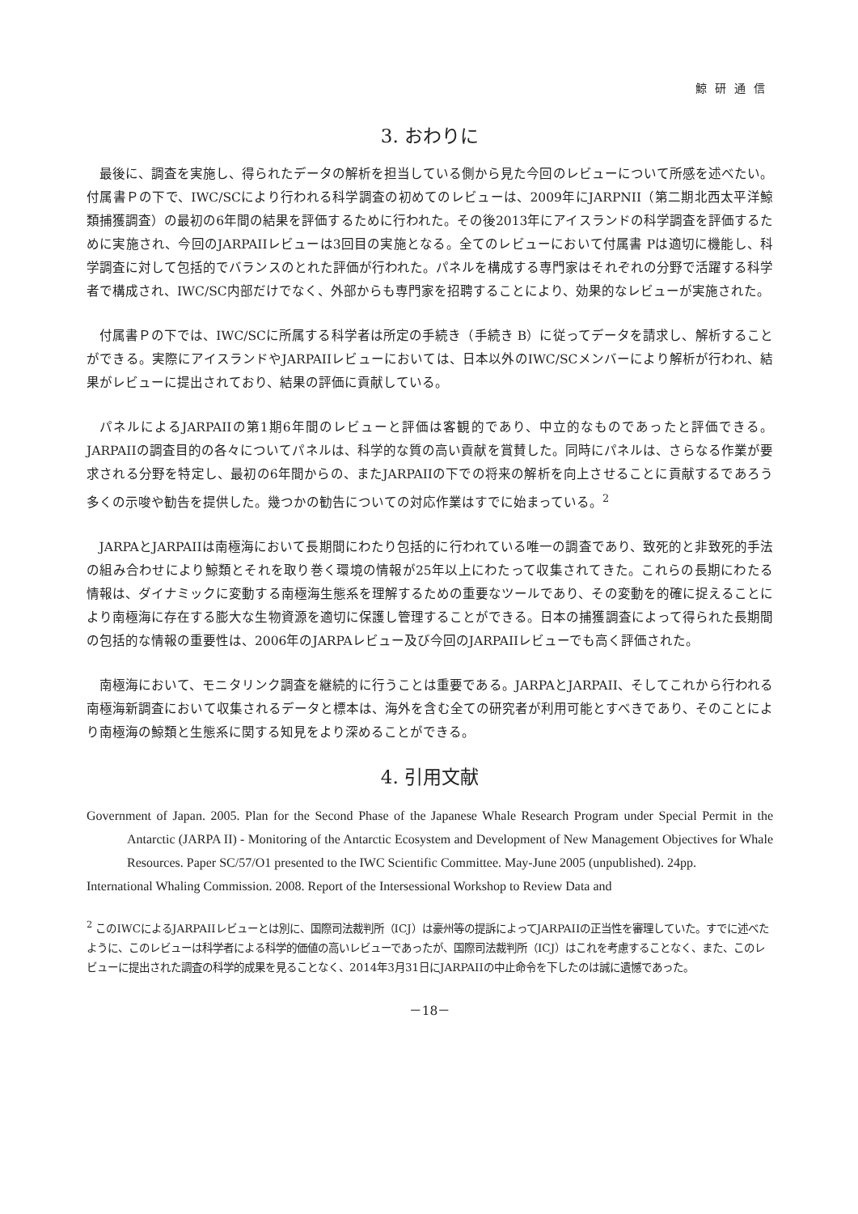鯨研通信
3. おわりに
最後に、調査を実施し、得られたデータの解析を担当している側から見た今回のレビューについて所感を述べたい。付属書Ｐの下で、IWC/SCにより行われる科学調査の初めてのレビューは、2009年にJARPNII（第二期北西太平洋鯨類捕獲調査）の最初の6年間の結果を評価するために行われた。その後2013年にアイスランドの科学調査を評価するために実施され、今回のJARPAIIレビューは3回目の実施となる。全てのレビューにおいて付属書 Pは適切に機能し、科学調査に対して包括的でバランスのとれた評価が行われた。パネルを構成する専門家はそれぞれの分野で活躍する科学者で構成され、IWC/SC内部だけでなく、外部からも専門家を招聘することにより、効果的なレビューが実施された。
付属書Ｐの下では、IWC/SCに所属する科学者は所定の手続き（手続き B）に従ってデータを請求し、解析することができる。実際にアイスランドやJARPAIIレビューにおいては、日本以外のIWC/SCメンバーにより解析が行われ、結果がレビューに提出されており、結果の評価に貢献している。
パネルによるJARPAIIの第1期6年間のレビューと評価は客観的であり、中立的なものであったと評価できる。JARPAIIの調査目的の各々についてパネルは、科学的な質の高い貢献を賞賛した。同時にパネルは、さらなる作業が要求される分野を特定し、最初の6年間からの、またJARPAIIの下での将来の解析を向上させることに貢献するであろう多くの示唆や勧告を提供した。幾つかの勧告についての対応作業はすでに始まっている。<sup>2</sup>
JARPAとJARPAIIは南極海において長期間にわたり包括的に行われている唯一の調査であり、致死的と非致死的手法の組み合わせにより鯨類とそれを取り巻く環境の情報が25年以上にわたって収集されてきた。これらの長期にわたる情報は、ダイナミックに変動する南極海生態系を理解するための重要なツールであり、その変動を的確に捉えることにより南極海に存在する膨大な生物資源を適切に保護し管理することができる。日本の捕獲調査によって得られた長期間の包括的な情報の重要性は、2006年のJARPAレビュー及び今回のJARPAIIレビューでも高く評価された。
南極海において、モニタリンク調査を継続的に行うことは重要である。JARPAとJARPAII、そしてこれから行われる南極海新調査において収集されるデータと標本は、海外を含む全ての研究者が利用可能とすべきであり、そのことにより南極海の鯨類と生態系に関する知見をより深めることができる。
4. 引用文献
Government of Japan. 2005. Plan for the Second Phase of the Japanese Whale Research Program under Special Permit in the Antarctic (JARPA II) - Monitoring of the Antarctic Ecosystem and Development of New Management Objectives for Whale Resources. Paper SC/57/O1 presented to the IWC Scientific Committee. May-June 2005 (unpublished). 24pp.
International Whaling Commission. 2008. Report of the Intersessional Workshop to Review Data and
<sup>2</sup> このIWCによるJARPAIIレビューとは別に、国際司法裁判所（ICJ）は豪州等の提訴によってJARPAIIの正当性を審理していた。すでに述べたように、このレビューは科学者による科学的価値の高いレビューであったが、国際司法裁判所（ICJ）はこれを考慮することなく、また、このレビューに提出された調査の科学的成果を見ることなく、2014年3月31日にJARPAIIの中止命令を下したのは誠に遺憾であった。
－18－